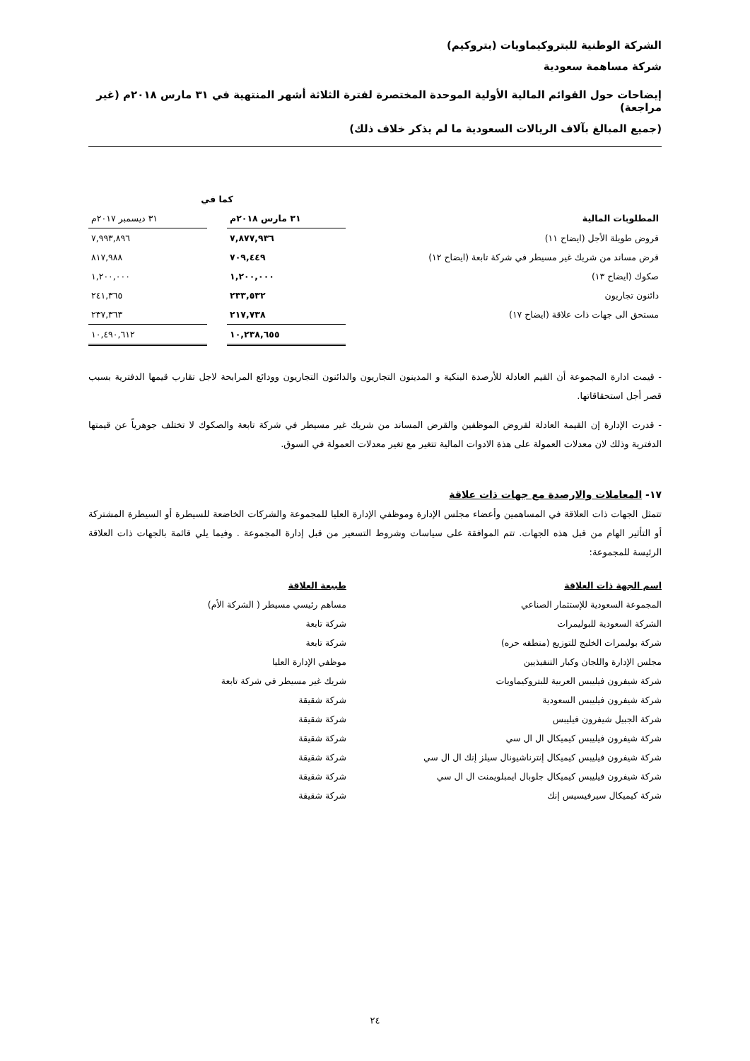الشركة الوطنية للبتروكيماويات (بتروكيم)
شركة مساهمة سعودية
إيضاحات حول القوائم المالية الأولية الموحدة المختصرة لفترة الثلاثة أشهر المنتهية في ٣١ مارس ٢٠١٨م (غير مراجعة)
(جميع المبالغ بآلاف الريالات السعودية ما لم يذكر خلاف ذلك)
| | كما في | | |
| --- | --- | --- | --- |
| المطلوبات المالية | ٣١ مارس ٢٠١٨م | | ٣١ ديسمبر ٢٠١٧م |
| قروض طويلة الأجل (ايضاح ١١) | ٧,٨٧٧,٩٣٦ | | ٧,٩٩٣,٨٩٦ |
| قرض مساند من شريك غير مسيطر في شركة تابعة (ايضاح ١٢) | ٧٠٩,٤٤٩ | | ٨١٧,٩٨٨ |
| صكوك (ايضاح ١٣) | ١,٢٠٠,٠٠٠ | | ١,٢٠٠,٠٠٠ |
| دائنون تجاريون | ٢٣٣,٥٣٢ | | ٢٤١,٣٦٥ |
| مستحق الى جهات ذات علاقة (ايضاح ١٧) | ٢١٧,٧٣٨ | | ٢٣٧,٣٦٣ |
| | ١٠,٢٣٨,٦٥٥ | | ١٠,٤٩٠,٦١٢ |
- قيمت ادارة المجموعة أن القيم العادلة للأرصدة البنكية و المدينون التجاريون والدائنون التجاريون وودائع المرابحة لاجل تقارب قيمها الدفترية بسبب قصر أجل استحقاقاتها.
- قدرت الإدارة إن القيمة العادلة لقروض الموظفين والقرض المساند من شريك غير مسيطر في شركة تابعة والصكوك لا تختلف جوهرياً عن قيمتها الدفترية وذلك لان معدلات العمولة على هذة الادوات المالية تتغير مع تغير معدلات العمولة في السوق.
١٧- المعاملات والارصدة مع جهات ذات علاقة
تتمثل الجهات ذات العلاقة في المساهمين وأعضاء مجلس الإدارة وموظفي الإدارة العليا للمجموعة والشركات الخاضعة للسيطرة أو السيطرة المشتركة أو التأثير الهام من قبل هذه الجهات. تتم الموافقة على سياسات وشروط التسعير من قبل إدارة المجموعة . وفيما يلي قائمة بالجهات ذات العلاقة الرئيسة للمجموعة:
| اسم الجهة ذات العلاقة | طبيعة العلاقة |
| --- | --- |
| المجموعة السعودية للإستثمار الصناعي | مساهم رئيسي مسيطر ( الشركة الأم) |
| الشركة السعودية للبوليمرات | شركة تابعة |
| شركة بوليمرات الخليج للتوزيع (منطقه حره) | شركة تابعة |
| مجلس الإدارة واللجان وكبار التنفيذيين | موظفي الإدارة العليا |
| شركة شيفرون فيليبس العربية للبتروكيماويات | شريك غير مسيطر في شركة تابعة |
| شركة شيفرون فيليبس السعودية | شركة شقيقة |
| شركة الجبيل شيفرون فيليبس | شركة شقيقة |
| شركة شيفرون فيليبس كيميكال ال ال سي | شركة شقيقة |
| شركة شيفرون فيليبس كيميكال إنترناشيونال سيلز إنك ال ال سي | شركة شقيقة |
| شركة شيفرون فيليبس كيميكال جلوبال ايمبلويمنت ال ال سي | شركة شقيقة |
| شركة كيميكال سيرفيسيس إنك | شركة شقيقة |
٢٤